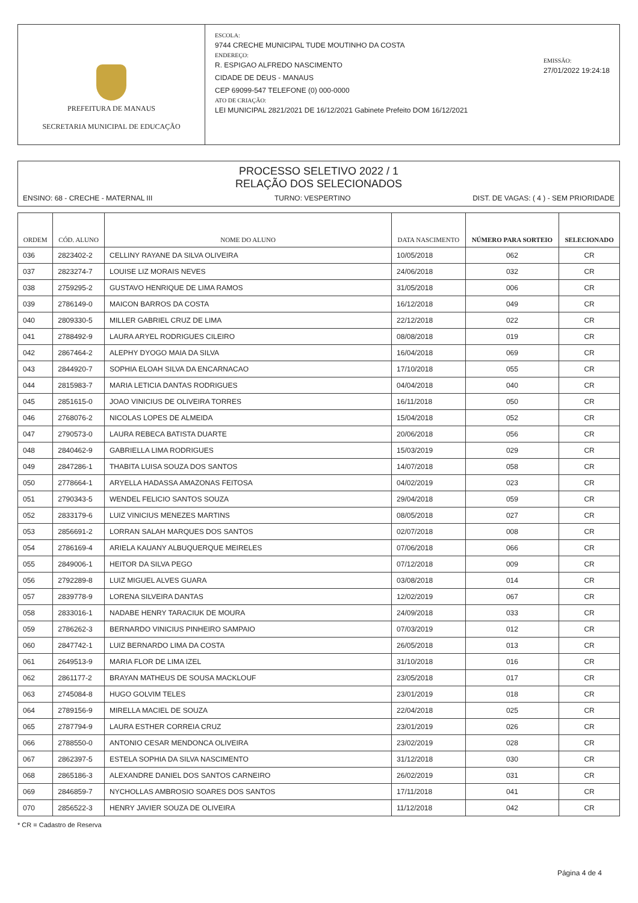PREFEITURA DE MANAUS
SECRETARIA MUNICIPAL DE EDUCAÇÃO
ESCOLA:
9744 CRECHE MUNICIPAL TUDE MOUTINHO DA COSTA
ENDEREÇO:
R. ESPIGAO ALFREDO NASCIMENTO
CIDADE DE DEUS - MANAUS
CEP 69099-547 TELEFONE (0) 000-0000
ATO DE CRIAÇÃO:
LEI MUNICIPAL 2821/2021 DE 16/12/2021 Gabinete Prefeito DOM 16/12/2021
EMISSÃO:
27/01/2022 19:24:18
PROCESSO SELETIVO 2022 / 1
RELAÇÃO DOS SELECIONADOS
ENSINO: 68 - CRECHE - MATERNAL III TURNO: VESPERTINO DIST. DE VAGAS: ( 4 ) - SEM PRIORIDADE
| ORDEM | CÓD. ALUNO | NOME DO ALUNO | DATA NASCIMENTO | NÚMERO PARA SORTEIO | SELECIONADO |
| --- | --- | --- | --- | --- | --- |
| 036 | 2823402-2 | CELLINY RAYANE DA SILVA OLIVEIRA | 10/05/2018 | 062 | CR |
| 037 | 2823274-7 | LOUISE LIZ MORAIS NEVES | 24/06/2018 | 032 | CR |
| 038 | 2759295-2 | GUSTAVO HENRIQUE DE LIMA RAMOS | 31/05/2018 | 006 | CR |
| 039 | 2786149-0 | MAICON BARROS DA COSTA | 16/12/2018 | 049 | CR |
| 040 | 2809330-5 | MILLER GABRIEL CRUZ DE LIMA | 22/12/2018 | 022 | CR |
| 041 | 2788492-9 | LAURA ARYEL RODRIGUES CILEIRO | 08/08/2018 | 019 | CR |
| 042 | 2867464-2 | ALEPHY DYOGO MAIA DA SILVA | 16/04/2018 | 069 | CR |
| 043 | 2844920-7 | SOPHIA ELOAH SILVA DA ENCARNACAO | 17/10/2018 | 055 | CR |
| 044 | 2815983-7 | MARIA LETICIA DANTAS RODRIGUES | 04/04/2018 | 040 | CR |
| 045 | 2851615-0 | JOAO VINICIUS DE OLIVEIRA TORRES | 16/11/2018 | 050 | CR |
| 046 | 2768076-2 | NICOLAS LOPES DE ALMEIDA | 15/04/2018 | 052 | CR |
| 047 | 2790573-0 | LAURA REBECA BATISTA DUARTE | 20/06/2018 | 056 | CR |
| 048 | 2840462-9 | GABRIELLA LIMA RODRIGUES | 15/03/2019 | 029 | CR |
| 049 | 2847286-1 | THABITA LUISA SOUZA DOS SANTOS | 14/07/2018 | 058 | CR |
| 050 | 2778664-1 | ARYELLA HADASSA AMAZONAS FEITOSA | 04/02/2019 | 023 | CR |
| 051 | 2790343-5 | WENDEL FELICIO SANTOS SOUZA | 29/04/2018 | 059 | CR |
| 052 | 2833179-6 | LUIZ VINICIUS MENEZES MARTINS | 08/05/2018 | 027 | CR |
| 053 | 2856691-2 | LORRAN SALAH MARQUES DOS SANTOS | 02/07/2018 | 008 | CR |
| 054 | 2786169-4 | ARIELA KAUANY ALBUQUERQUE MEIRELES | 07/06/2018 | 066 | CR |
| 055 | 2849006-1 | HEITOR DA SILVA PEGO | 07/12/2018 | 009 | CR |
| 056 | 2792289-8 | LUIZ MIGUEL ALVES GUARA | 03/08/2018 | 014 | CR |
| 057 | 2839778-9 | LORENA SILVEIRA DANTAS | 12/02/2019 | 067 | CR |
| 058 | 2833016-1 | NADABE HENRY TARACIUK DE MOURA | 24/09/2018 | 033 | CR |
| 059 | 2786262-3 | BERNARDO VINICIUS PINHEIRO SAMPAIO | 07/03/2019 | 012 | CR |
| 060 | 2847742-1 | LUIZ BERNARDO LIMA DA COSTA | 26/05/2018 | 013 | CR |
| 061 | 2649513-9 | MARIA FLOR DE LIMA IZEL | 31/10/2018 | 016 | CR |
| 062 | 2861177-2 | BRAYAN MATHEUS DE SOUSA MACKLOUF | 23/05/2018 | 017 | CR |
| 063 | 2745084-8 | HUGO GOLVIM TELES | 23/01/2019 | 018 | CR |
| 064 | 2789156-9 | MIRELLA MACIEL DE SOUZA | 22/04/2018 | 025 | CR |
| 065 | 2787794-9 | LAURA ESTHER CORREIA CRUZ | 23/01/2019 | 026 | CR |
| 066 | 2788550-0 | ANTONIO CESAR MENDONCA OLIVEIRA | 23/02/2019 | 028 | CR |
| 067 | 2862397-5 | ESTELA SOPHIA DA SILVA NASCIMENTO | 31/12/2018 | 030 | CR |
| 068 | 2865186-3 | ALEXANDRE DANIEL DOS SANTOS CARNEIRO | 26/02/2019 | 031 | CR |
| 069 | 2846859-7 | NYCHOLLAS AMBROSIO SOARES DOS SANTOS | 17/11/2018 | 041 | CR |
| 070 | 2856522-3 | HENRY JAVIER SOUZA DE OLIVEIRA | 11/12/2018 | 042 | CR |
* CR = Cadastro de Reserva
Página 4 de 4